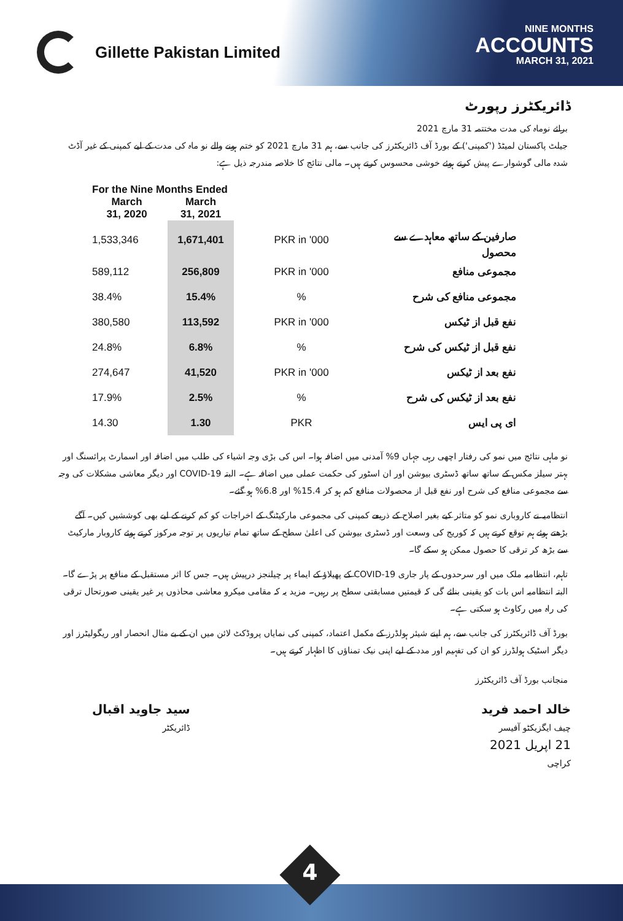Gillette Pakistan Limited
NINE MONTHS
ACCOUNTS
MARCH 31, 2021
ڈائریکٹرز رپورٹ
برائے نوماہ کی مدت مختتمہ 31 مارچ 2021
جیلٹ پاکستان لمیٹڈ ('کمپنی') کے بورڈ آف ڈائریکٹرز کی جانب سے، ہم 31 مارچ 2021 کو ختم ہونے والے نو ماہ کی مدت کے لیے کمپنی کے غیر آڈٹ شدہ مالی گوشوارے پیش کرتے ہوئے خوشی محسوس کرتے ہیں۔ مالی نتائج کا خلاصہ مندرجہ ذیل ہے:
| For the Nine Months Ended | | | |
| --- | --- | --- | --- |
| March 31, 2020 | March 31, 2021 | | |
| 1,533,346 | 1,671,401 | PKR in '000 | صارفین کے ساتھ معاہدے سے محصول |
| 589,112 | 256,809 | PKR in '000 | مجموعی منافع |
| 38.4% | 15.4% | % | مجموعی منافع کی شرح |
| 380,580 | 113,592 | PKR in '000 | نفع قبل از ٹیکس |
| 24.8% | 6.8% | % | نفع قبل از ٹیکس کی شرح |
| 274,647 | 41,520 | PKR in '000 | نفع بعد از ٹیکس |
| 17.9% | 2.5% | % | نفع بعد از ٹیکس کی شرح |
| 14.30 | 1.30 | PKR | ای پی ایس |
نو ماہی نتائج میں نمو کی رفتار اچھی رہی جہاں 9% آمدنی میں اضافہ ہوا۔ اس کی بڑی وجہ اشیاء کی طلب میں اضافہ اور اسمارٹ پرائسنگ اور بہتر سیلز مکس کے ساتھ ساتھ ڈسٹری بیوشن اور ان اسٹور کی حکمت عملی میں اضافہ ہے۔ البتہ COVID-19 اور دیگر معاشی مشکلات کی وجہ سے مجموعی منافع کی شرح اور نفع قبل از محصولات منافع کم ہو کر 15.4% اور 6.8% ہو گئے۔
انتظامیہ نے کاروباری نمو کو متاثر کیے بغیر اصلاح کے ذریعے کمپنی کی مجموعی مارکیٹنگ کے اخراجات کو کم کرنے کے لیے بھی کوششیں کیں۔ آگے بڑھتے ہوئے ہم توقع کرتے ہیں کہ کوریج کی وسعت اور ڈسٹری بیوشن کی اعلیٰ سطح کے ساتھ تمام تیاریوں پر توجہ مرکوز کرتے ہوئے کاروبار مارکیٹ سے بڑھ کر ترقی کا حصول ممکن ہو سکے گا۔
تاہم، انتظامیہ ملک میں اور سرحدوں کے پار جاری COVID-19 کے پھیلاؤ کے ایماء پر چیلنجز درپیش ہیں۔ جس کا اثر مستقبل کے منافع پر پڑے گا۔ البتہ انتظامیہ اس بات کو یقینی بنائے گی کہ قیمتیں مسابقتی سطح پر رہیں۔ مزید یہ کہ مقامی میکرو معاشی محاذوں پر غیر یقینی صورتحال ترقی کی راہ میں رکاوٹ ہو سکتی ہے۔
بورڈ آف ڈائریکٹرز کی جانب سے، ہم اپنے شیئر ہولڈرز کے مکمل اعتماد، کمپنی کی نمایاں پروڈکٹ لائن میں ان کے بے مثال انحصار اور ریگولیٹرز اور دیگر اسٹیک ہولڈرز کو ان کی تفہیم اور مدد کے لیے اپنی نیک تمناؤں کا اظہار کرتے ہیں۔
منجانب بورڈ آف ڈائریکٹرز
سید جاوید اقبال
ڈائریکٹر
خالد احمد فرید
چیف ایگزیکٹو آفیسر
21 اپریل 2021
کراچی
4